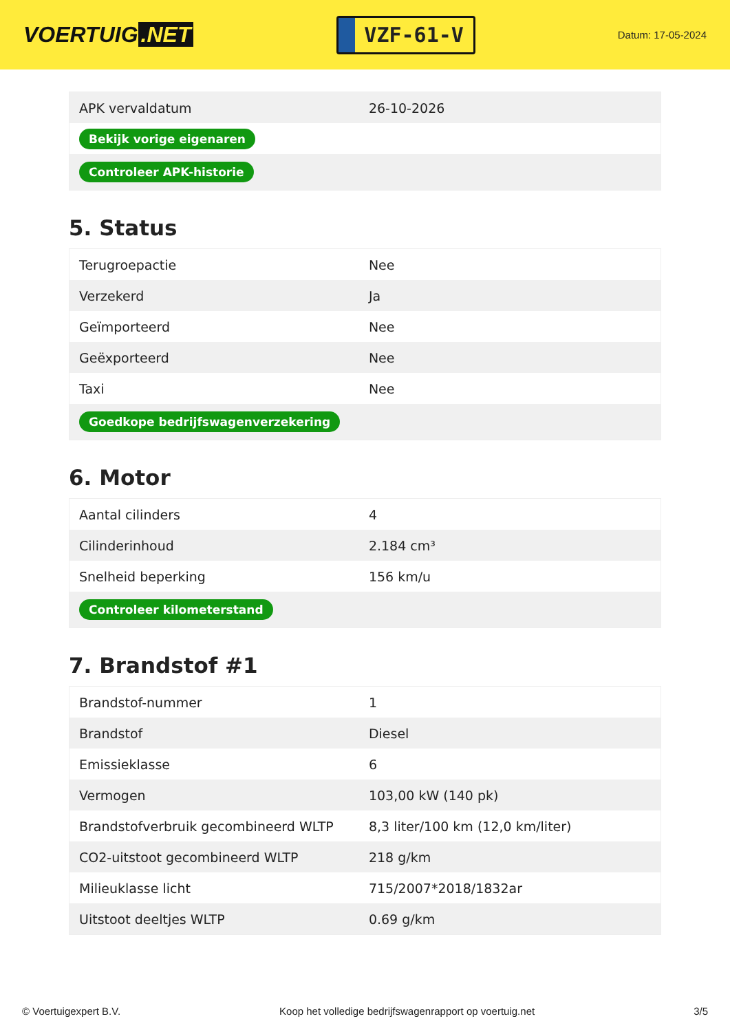VOERTUIG.NET
VZF-61-V
Datum: 17-05-2024
| APK vervaldatum | 26-10-2026 |
| Bekijk vorige eigenaren | |
| Controleer APK-historie | |
5. Status
| Terugroepactie | Nee |
| Verzekerd | Ja |
| Geïmporteerd | Nee |
| Geëxporteerd | Nee |
| Taxi | Nee |
| Goedkope bedrijfswagenverzekering | |
6. Motor
| Aantal cilinders | 4 |
| Cilinderinhoud | 2.184 cm³ |
| Snelheid beperking | 156 km/u |
| Controleer kilometerstand | |
7. Brandstof #1
| Brandstof-nummer | 1 |
| Brandstof | Diesel |
| Emissieklasse | 6 |
| Vermogen | 103,00 kW (140 pk) |
| Brandstofverbruik gecombineerd WLTP | 8,3 liter/100 km (12,0 km/liter) |
| CO2-uitstoot gecombineerd WLTP | 218 g/km |
| Milieuklasse licht | 715/2007*2018/1832ar |
| Uitstoot deeltjes WLTP | 0.69 g/km |
© Voertuigexpert B.V. Koop het volledige bedrijfswagenrapport op voertuig.net 3/5